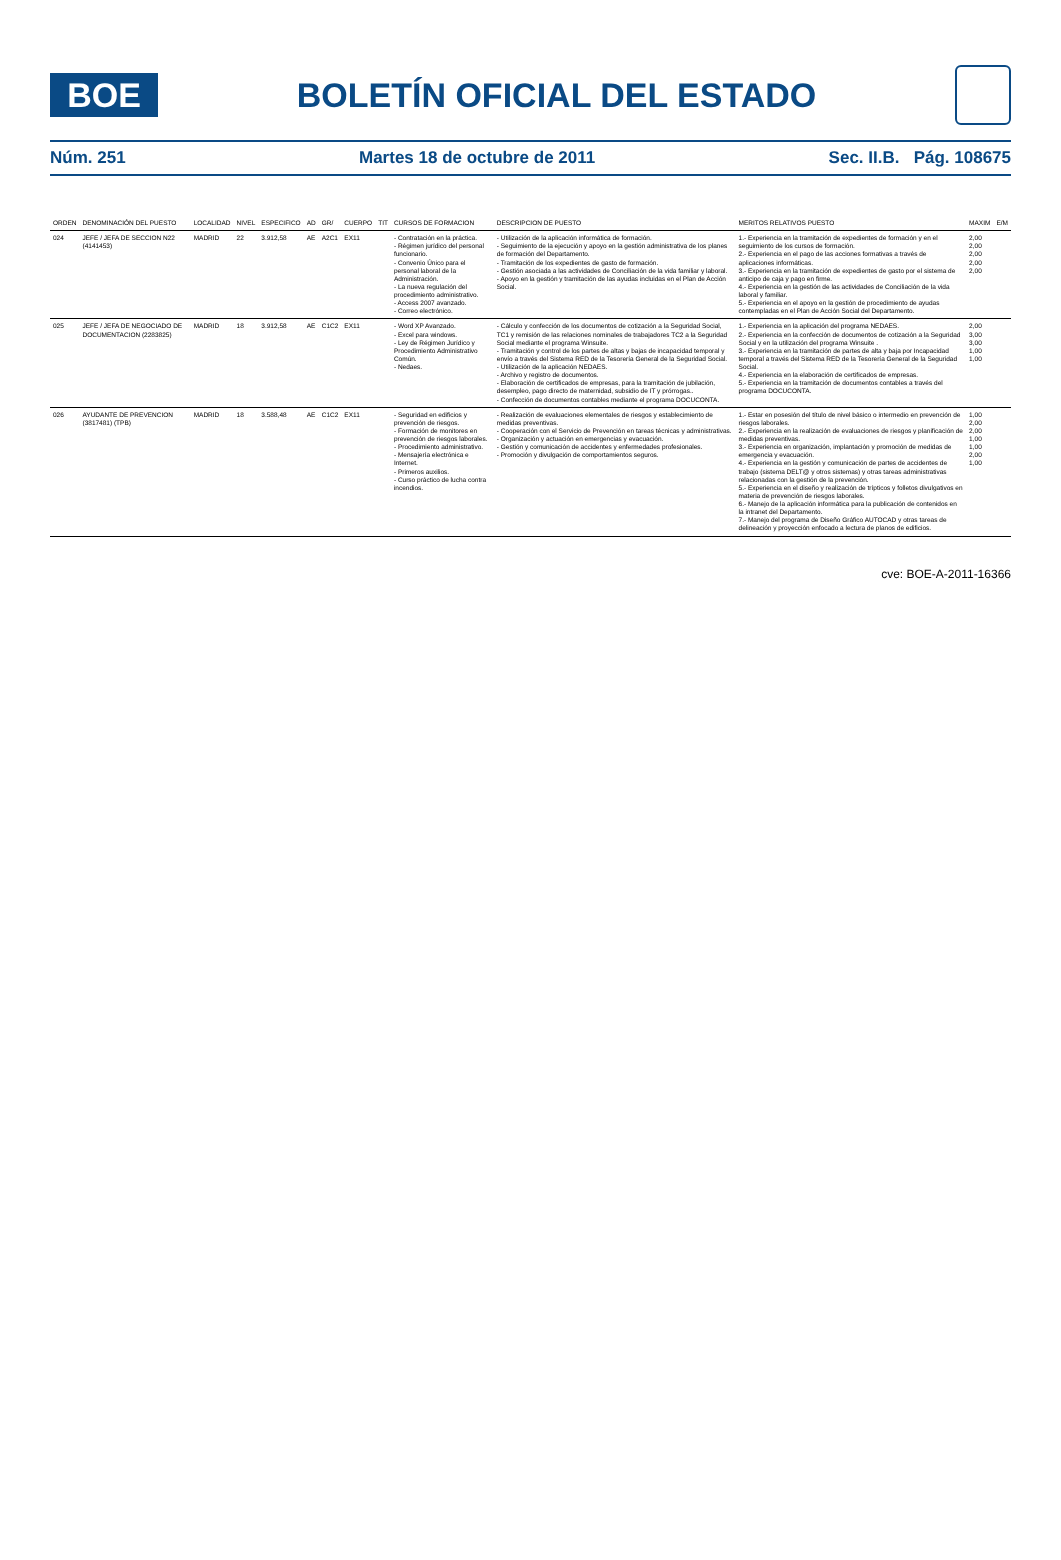BOE
BOLETÍN OFICIAL DEL ESTADO
Núm. 251 Martes 18 de octubre de 2011 Sec. II.B. Pág. 108675
| ORDEN | DENOMINACIÓN DEL PUESTO | LOCALIDAD | NIVEL | ESPECIFICO | AD | GR/ | CUERPO | TIT | CURSOS DE FORMACION | DESCRIPCION DE PUESTO | MERITOS RELATIVOS PUESTO | MAXIM | E/M |
| --- | --- | --- | --- | --- | --- | --- | --- | --- | --- | --- | --- | --- | --- |
| 024 | JEFE / JEFA DE SECCION N22 (4141453) | MADRID | 22 | 3.912,58 | AE | A2C1 | EX11 | | - Contratación en la práctica. - Régimen jurídico del personal funcionario. - Convenio Único para el personal laboral de la Administración. - La nueva regulación del procedimiento administrativo. - Access 2007 avanzado. - Correo electrónico. | - Utilización de la aplicación informática de formación. - Seguimiento de la ejecución y apoyo en la gestión administrativa de los planes de formación del Departamento. - Tramitación de los expedientes de gasto de formación. - Gestión asociada a las actividades de Conciliación de la vida familiar y laboral. - Apoyo en la gestión y tramitación de las ayudas incluidas en el Plan de Acción Social. | 1.- Experiencia en la tramitación de expedientes de formación y en el seguimiento de los cursos de formación. 2.- Experiencia en el pago de las acciones formativas a través de aplicaciones informáticas. 3.- Experiencia en la tramitación de expedientes de gasto por el sistema de anticipo de caja y pago en firme. 4.- Experiencia en la gestión de las actividades de Conciliación de la vida laboral y familiar. 5.- Experiencia en el apoyo en la gestión de procedimiento de ayudas contempladas en el Plan de Acción Social del Departamento. | 2,00 2,00 2,00 2,00 2,00 | |
| 025 | JEFE / JEFA DE NEGOCIADO DE DOCUMENTACION (2283825) | MADRID | 18 | 3.912,58 | AE | C1C2 | EX11 | | - Word XP Avanzado. - Excel para windows. - Ley de Régimen Jurídico y Procedimiento Administrativo Común. - Nedaes. | - Cálculo y confección de los documentos de cotización a la Seguridad Social, TC1 y remisión de las relaciones nominales de trabajadores TC2 a la Seguridad Social mediante el programa Winsuite. - Tramitación y control de los partes de altas y bajas de incapacidad temporal y envío a través del Sistema RED de la Tesorería General de la Seguridad Social. - Utilización de la aplicación NEDAES. - Archivo y registro de documentos. - Elaboración de certificados de empresas, para la tramitación de jubilación, desempleo, pago directo de maternidad, subsidio de IT y prórrogas.. - Confección de documentos contables mediante el programa DOCUCONTA. | 1.- Experiencia en la aplicación del programa NEDAES. 2.- Experiencia en la confección de documentos de cotización a la Seguridad Social y en la utilización del programa Winsuite . 3.- Experiencia en la tramitación de partes de alta y baja por Incapacidad temporal a través del Sistema RED de la Tesorería General de la Seguridad Social. 4.- Experiencia en la elaboración de certificados de empresas. 5.- Experiencia en la tramitación de documentos contables a través del programa DOCUCONTA. | 2,00 3,00 3,00 1,00 1,00 | |
| 026 | AYUDANTE DE PREVENCION (3817481) (TPB) | MADRID | 18 | 3.588,48 | AE | C1C2 | EX11 | | - Seguridad en edificios y prevención de riesgos. - Formación de monitores en prevención de riesgos laborales. - Procedimiento administrativo. - Mensajería electrónica e Internet. - Primeros auxilios. - Curso práctico de lucha contra incendios. | - Realización de evaluaciones elementales de riesgos y establecimiento de medidas preventivas. - Cooperación con el Servicio de Prevención en tareas técnicas y administrativas. - Organización y actuación en emergencias y evacuación. - Gestión y comunicación de accidentes y enfermedades profesionales. - Promoción y divulgación de comportamientos seguros. | 1.- Estar en posesión del título de nivel básico o intermedio en prevención de riesgos laborales. 2.- Experiencia en la realización de evaluaciones de riesgos y planificación de medidas preventivas. 3.- Experiencia en organización, implantación y promoción de medidas de emergencia y evacuación. 4.- Experiencia en la gestión y comunicación de partes de accidentes de trabajo (sistema DELT@ y otros sistemas) y otras tareas administrativas relacionadas con la gestión de la prevención. 5.- Experiencia en el diseño y realización de trípticos y folletos divulgativos en materia de prevención de riesgos laborales. 6.- Manejo de la aplicación informática para la publicación de contenidos en la intranet del Departamento. 7.- Manejo del programa de Diseño Gráfico AUTOCAD y otras tareas de delineación y proyección enfocado a lectura de planos de edificios. | 1,00 2,00 2,00 1,00 1,00 2,00 1,00 | |
cve: BOE-A-2011-16366